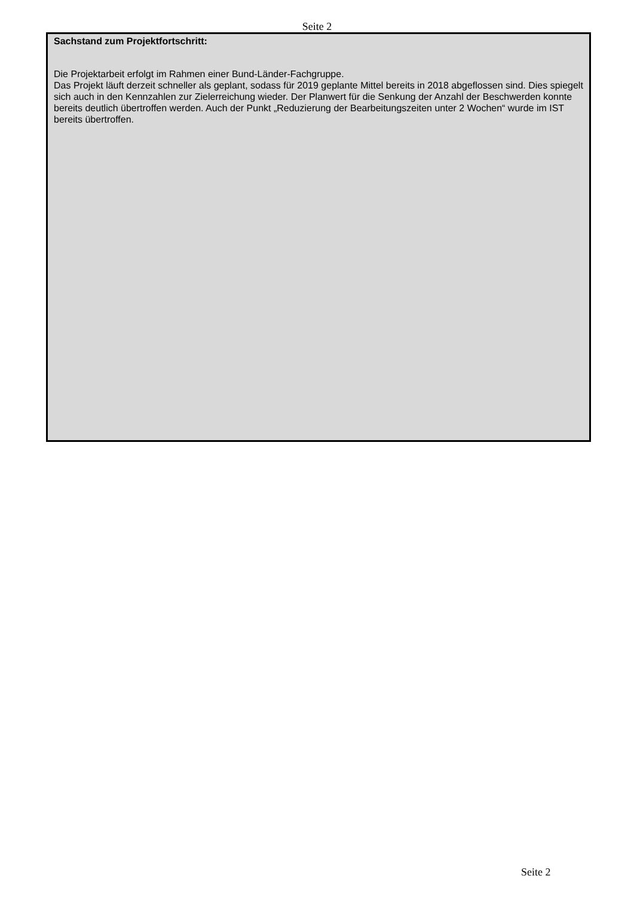Seite 2
Sachstand zum Projektfortschritt:
Die Projektarbeit erfolgt im Rahmen einer Bund-Länder-Fachgruppe.
Das Projekt läuft derzeit schneller als geplant, sodass für 2019 geplante Mittel bereits in 2018 abgeflossen sind. Dies spiegelt sich auch in den Kennzahlen zur Zielerreichung wieder. Der Planwert für die Senkung der Anzahl der Beschwerden konnte bereits deutlich übertroffen werden. Auch der Punkt „Reduzierung der Bearbeitungszeiten unter 2 Wochen“ wurde im IST bereits übertroffen.
Seite 2